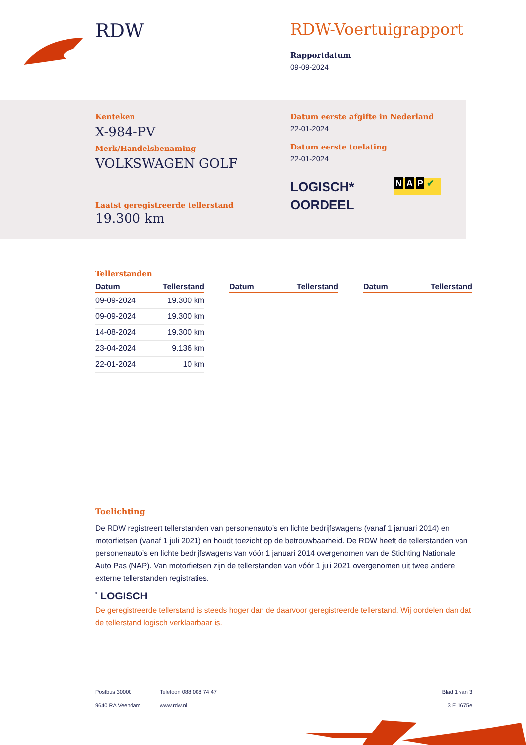RDW
RDW-Voertuigrapport
Rapportdatum
09-09-2024
Kenteken
X-984-PV
Merk/Handelsbenaming
VOLKSWAGEN GOLF
Laatst geregistreerde tellerstand
19.300 km
Datum eerste afgifte in Nederland
22-01-2024
Datum eerste toelating
22-01-2024
LOGISCH*
OORDEEL
N A P ✔
Tellerstanden
| Datum | Tellerstand |
| --- | --- |
| 09-09-2024 | 19.300 km |
| 09-09-2024 | 19.300 km |
| 14-08-2024 | 19.300 km |
| 23-04-2024 | 9.136 km |
| 22-01-2024 | 10 km |
| Datum | Tellerstand |
| --- | --- |
| Datum | Tellerstand |
| --- | --- |
Toelichting
De RDW registreert tellerstanden van personenauto’s en lichte bedrijfswagens (vanaf 1 januari 2014) en motorfietsen (vanaf 1 juli 2021) en houdt toezicht op de betrouwbaarheid. De RDW heeft de tellerstanden van personenauto’s en lichte bedrijfswagens van vóór 1 januari 2014 overgenomen van de Stichting Nationale Auto Pas (NAP). Van motorfietsen zijn de tellerstanden van vóór 1 juli 2021 overgenomen uit twee andere externe tellerstanden registraties.
<sup>*</sup> LOGISCH
De geregistreerde tellerstand is steeds hoger dan de daarvoor geregistreerde tellerstand. Wij oordelen dan dat de tellerstand logisch verklaarbaar is.
Postbus 30000
9640 RA Veendam
Telefoon 088 008 74 47
www.rdw.nl
Blad 1 van 3
3 E 1675e